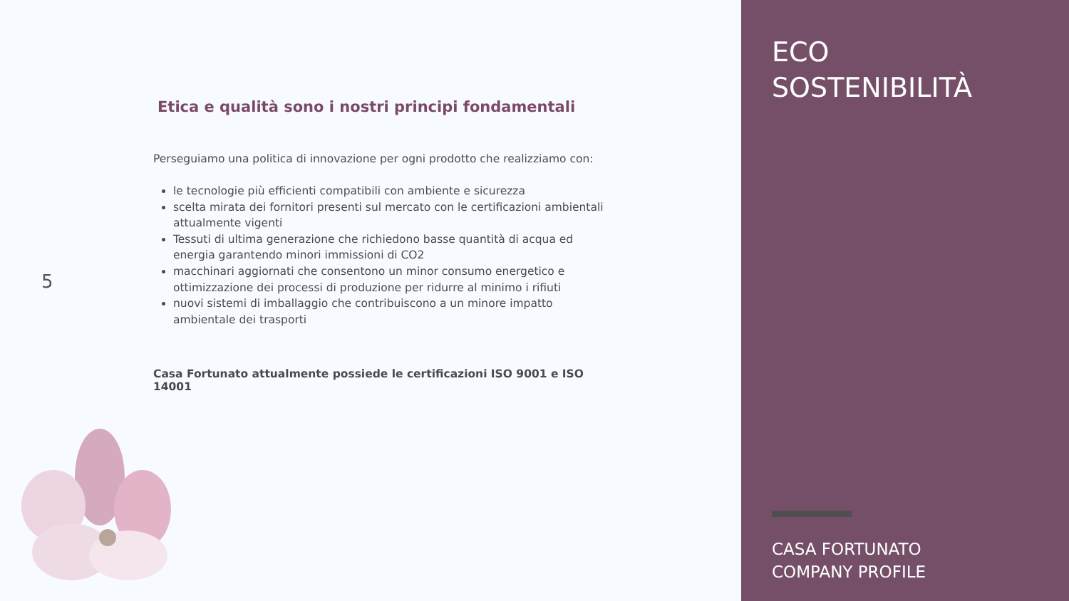5
Etica e qualità sono i nostri principi fondamentali
Perseguiamo una politica di innovazione per ogni prodotto che realizziamo con:
le tecnologie più efficienti compatibili con ambiente e sicurezza
scelta mirata dei fornitori presenti sul mercato con le certificazioni ambientali attualmente vigenti
Tessuti di ultima generazione che richiedono basse quantità di acqua ed energia garantendo minori immissioni di CO2
macchinari aggiornati che consentono un minor consumo energetico e ottimizzazione dei processi di produzione per ridurre al minimo i rifiuti
nuovi sistemi di imballaggio che contribuiscono a un minore impatto ambientale dei trasporti
Casa Fortunato attualmente possiede le certificazioni ISO 9001 e ISO 14001
ECO
SOSTENIBILITÀ
CASA FORTUNATO
COMPANY PROFILE